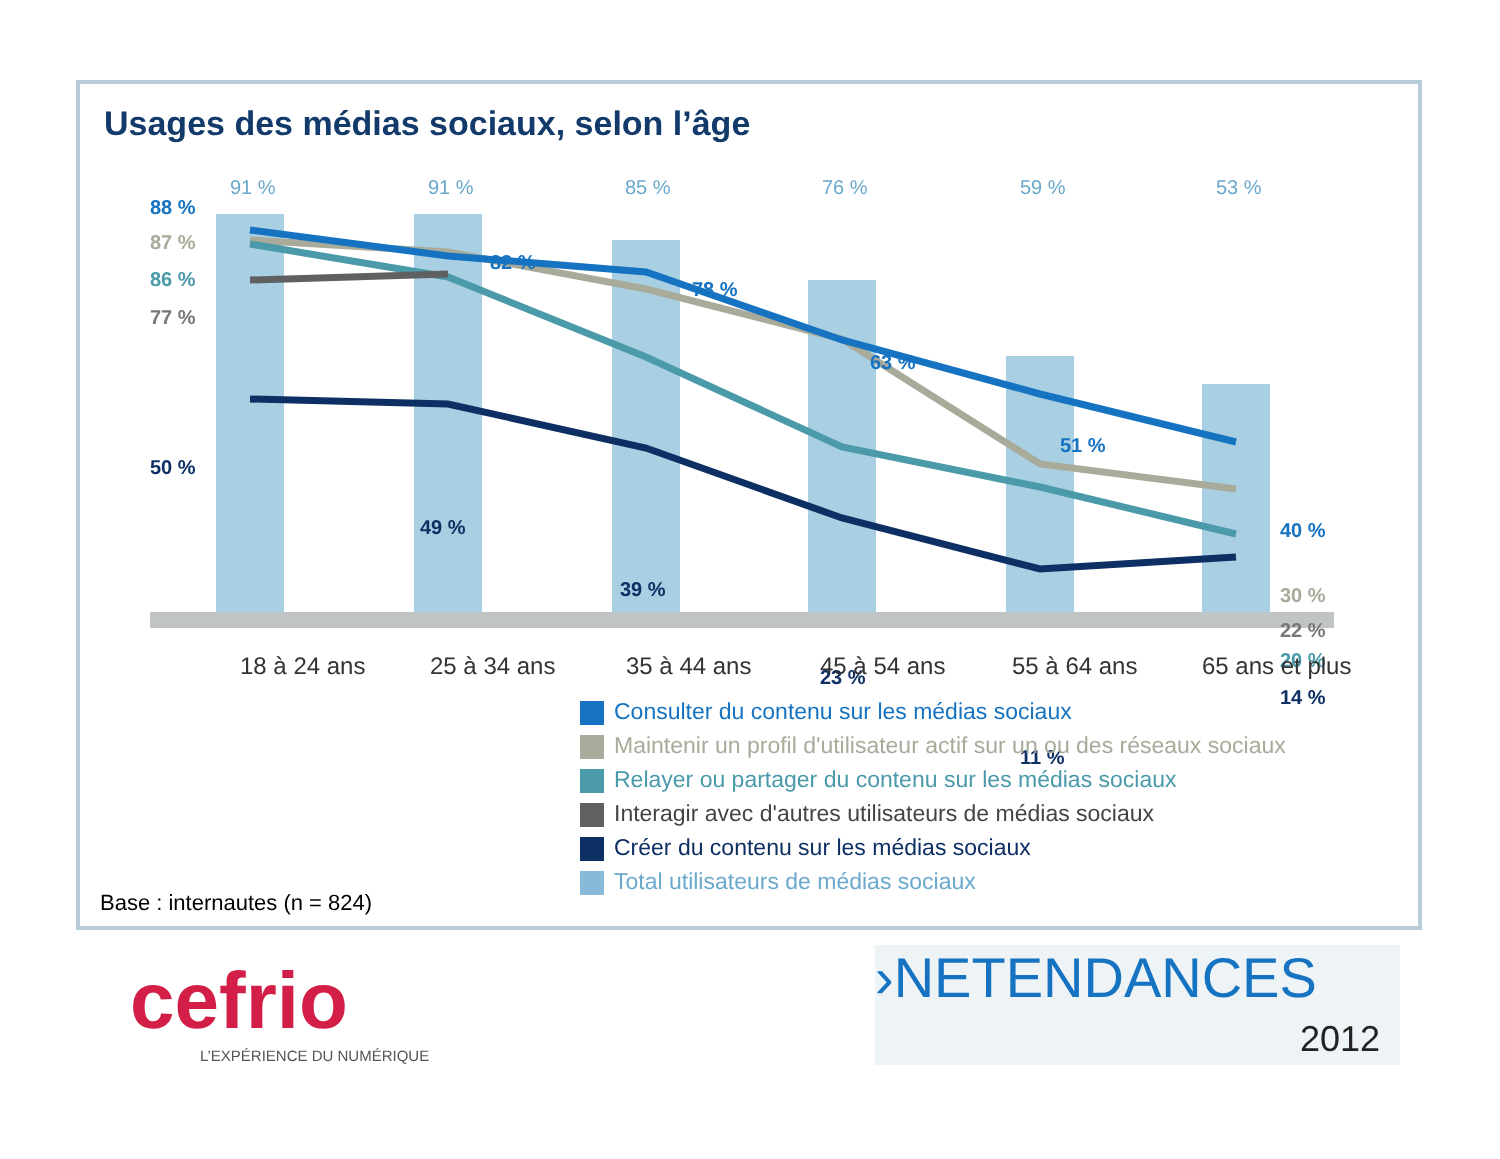Usages des médias sociaux, selon l’âge
91 %
91 %
85 %
76 %
59 %
53 %
88 %
82 %
78 %
63 %
51 %
40 %
50 %
49 %
39 %
23 %
11 %
14 %
77 %
22 %
87 %
30 %
86 %
20 %
18 à 24 ans
25 à 34 ans
35 à 44 ans
45 à 54 ans
55 à 64 ans
65 ans et plus
Consulter du contenu sur les médias sociaux
Maintenir un profil d'utilisateur actif sur un ou des réseaux sociaux
Relayer ou partager du contenu sur les médias sociaux
Interagir avec d'autres utilisateurs de médias sociaux
Créer du contenu sur les médias sociaux
Total utilisateurs de médias sociaux
Base : internautes (n = 824)
cefrio
L’EXPÉRIENCE DU NUMÉRIQUE
›NETENDANCES
2012